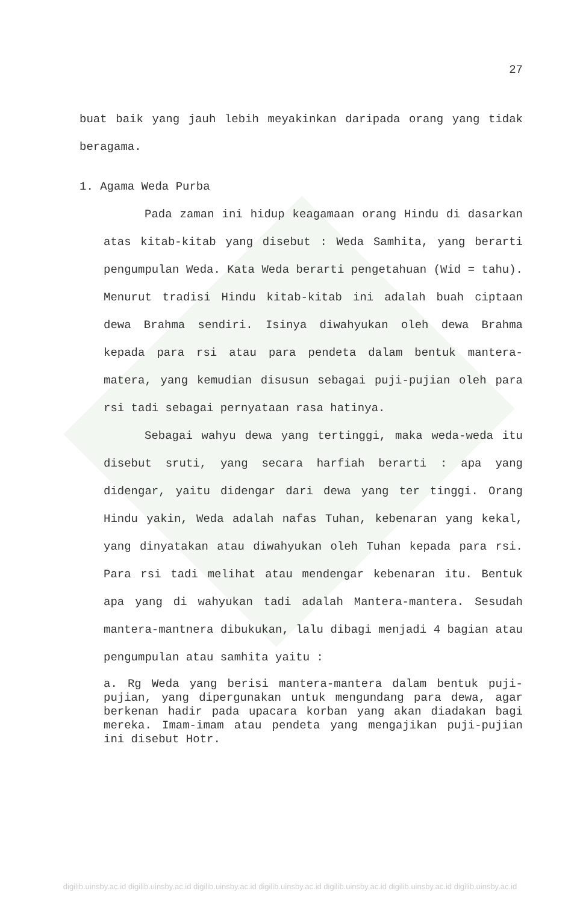27
buat baik yang jauh lebih meyakinkan daripada orang yang tidak beragama.
1. Agama Weda Purba
Pada zaman ini hidup keagamaan orang Hindu di dasarkan atas kitab-kitab yang disebut : Weda Samhita, yang berarti pengumpulan Weda. Kata Weda berarti pengetahuan (Wid = tahu). Menurut tradisi Hindu kitab-kitab ini adalah buah ciptaan dewa Brahma sendiri. Isinya diwahyukan oleh dewa Brahma kepada para rsi atau para pendeta dalam bentuk mantera-matera, yang kemudian disusun sebagai puji-pujian oleh para rsi tadi sebagai pernyataan rasa hatinya.
Sebagai wahyu dewa yang tertinggi, maka weda-weda itu disebut sruti, yang secara harfiah berarti : apa yang didengar, yaitu didengar dari dewa yang ter tinggi. Orang Hindu yakin, Weda adalah nafas Tuhan, kebenaran yang kekal, yang dinyatakan atau diwahyukan oleh Tuhan kepada para rsi. Para rsi tadi melihat atau mendengar kebenaran itu. Bentuk apa yang di wahyukan tadi adalah Mantera-mantera. Sesudah mantera-mantnera dibukukan, lalu dibagi menjadi 4 bagian atau pengumpulan atau samhita yaitu :
a. Rg Weda yang berisi mantera-mantera dalam bentuk puji-pujian, yang dipergunakan untuk mengundang para dewa, agar berkenan hadir pada upacara korban yang akan diadakan bagi mereka. Imam-imam atau pendeta yang mengajikan puji-pujian ini disebut Hotr.
digilib.uinsby.ac.id digilib.uinsby.ac.id digilib.uinsby.ac.id digilib.uinsby.ac.id digilib.uinsby.ac.id digilib.uinsby.ac.id digilib.uinsby.ac.id